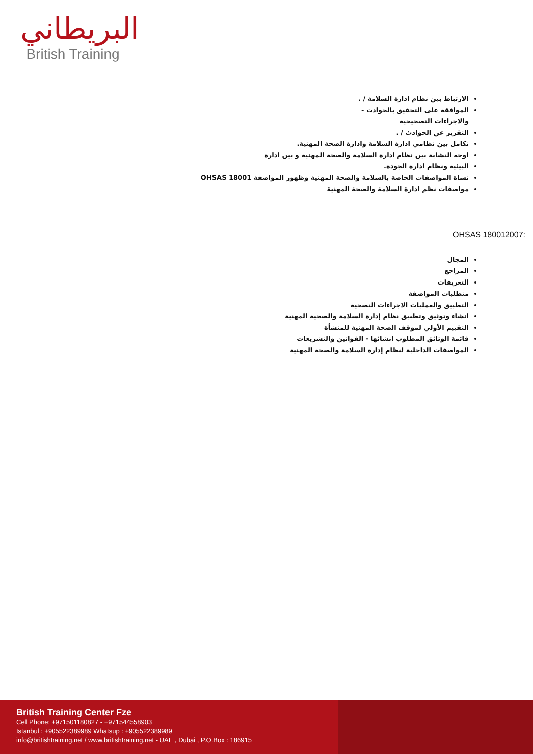البريطاني
British Training
الارتباط بين نظام ادارة السلامة / .
الموافقة على التحقيق بالحوادث -
والاجراءات التصحيحية
التقرير عن الحوادث / .
تكامل بين نظامي ادارة السلامة وادارة الصحة المهنية.
اوجه التشابة بين نظام ادارة السلامة والصحة المهنية و بين ادارة
البيئية ونظام ادارة الجودة.
نشاة المواصفات الخاصة بالسلامة والصحة المهنية وظهور المواصفة OHSAS 18001
مواصفات نظم ادارة السلامة والصحة المهنية
OHSAS 180012007:
المجال
المراجع
التعريفات
متطلبات المواصفة
التطبيق والعمليات الاجراءات التصحية
انشاء وتوثيق وتطبيق نظام إدارة السلامة والصحية المهنية
التقييم الأولي لموقف الصحة المهنية للمنشأة
قائمة الوثائق المطلوب انشائها - القوانين والتشريعات
المواصفات الداخلية لنظام إدارة السلامة والصحة المهنية
British Training Center Fze
Cell Phone: +971501180827 - +971544558903
Istanbul : +905522389989 Whatsup : +905522389989
info@britishtraining.net / www.britishtraining.net - UAE , Dubai , P.O.Box : 186915